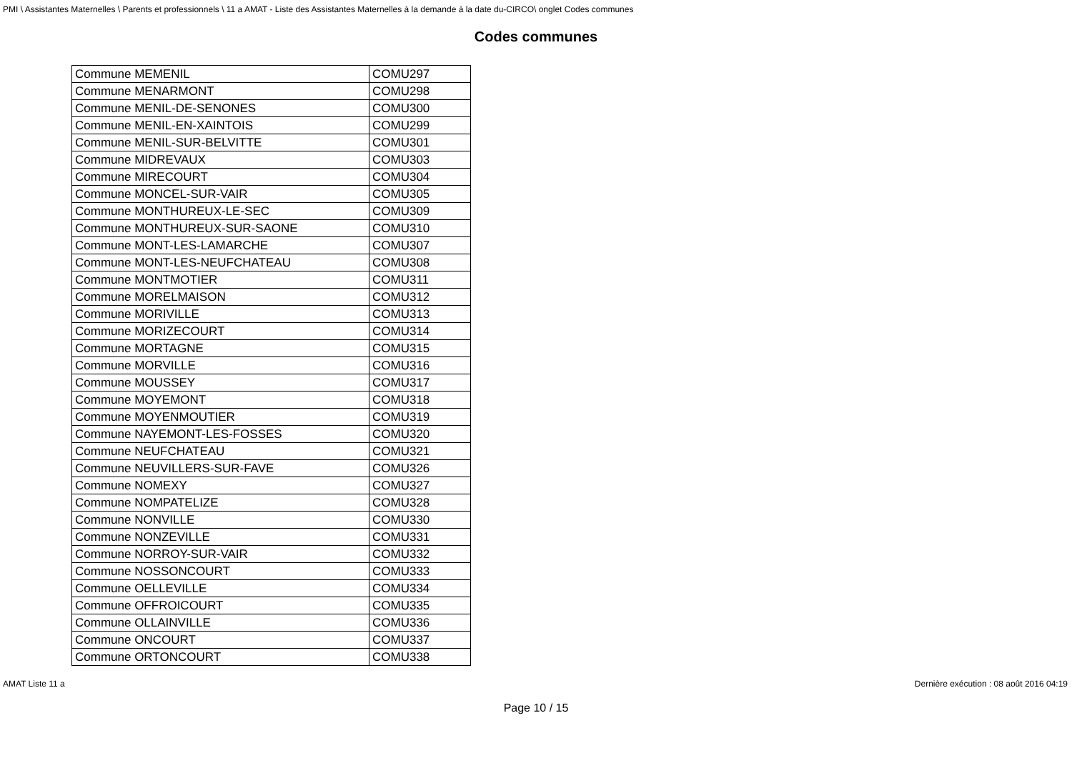PMI \ Assistantes Maternelles \ Parents et professionnels \ 11 a AMAT - Liste des Assistantes Maternelles à la demande à la date du-CIRCO\ onglet Codes communes
Codes communes
| Commune MEMENIL | COMU297 |
| Commune MENARMONT | COMU298 |
| Commune MENIL-DE-SENONES | COMU300 |
| Commune MENIL-EN-XAINTOIS | COMU299 |
| Commune MENIL-SUR-BELVITTE | COMU301 |
| Commune MIDREVAUX | COMU303 |
| Commune MIRECOURT | COMU304 |
| Commune MONCEL-SUR-VAIR | COMU305 |
| Commune MONTHUREUX-LE-SEC | COMU309 |
| Commune MONTHUREUX-SUR-SAONE | COMU310 |
| Commune MONT-LES-LAMARCHE | COMU307 |
| Commune MONT-LES-NEUFCHATEAU | COMU308 |
| Commune MONTMOTIER | COMU311 |
| Commune MORELMAISON | COMU312 |
| Commune MORIVILLE | COMU313 |
| Commune MORIZECOURT | COMU314 |
| Commune MORTAGNE | COMU315 |
| Commune MORVILLE | COMU316 |
| Commune MOUSSEY | COMU317 |
| Commune MOYEMONT | COMU318 |
| Commune MOYENMOUTIER | COMU319 |
| Commune NAYEMONT-LES-FOSSES | COMU320 |
| Commune NEUFCHATEAU | COMU321 |
| Commune NEUVILLERS-SUR-FAVE | COMU326 |
| Commune NOMEXY | COMU327 |
| Commune NOMPATELIZE | COMU328 |
| Commune NONVILLE | COMU330 |
| Commune NONZEVILLE | COMU331 |
| Commune NORROY-SUR-VAIR | COMU332 |
| Commune NOSSONCOURT | COMU333 |
| Commune OELLEVILLE | COMU334 |
| Commune OFFROICOURT | COMU335 |
| Commune OLLAINVILLE | COMU336 |
| Commune ONCOURT | COMU337 |
| Commune ORTONCOURT | COMU338 |
AMAT Liste 11 a Dernière exécution : 08 août 2016 04:19
Page 10 / 15